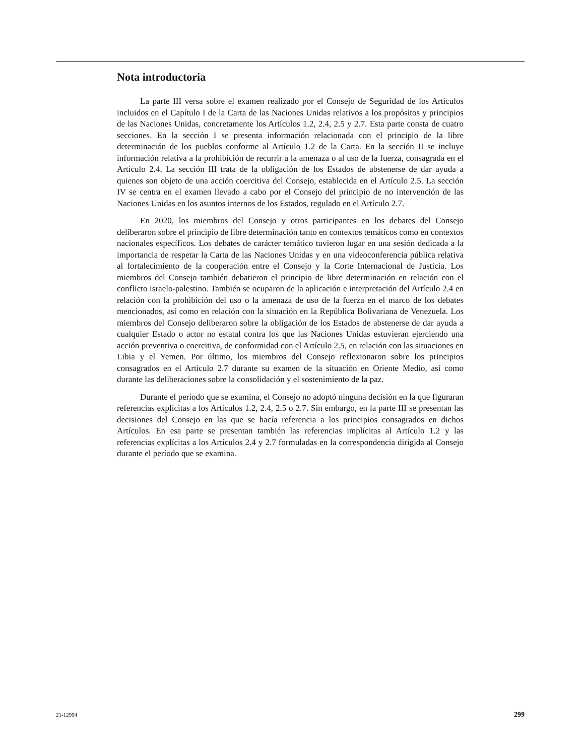Nota introductoria
La parte III versa sobre el examen realizado por el Consejo de Seguridad de los Artículos incluidos en el Capítulo I de la Carta de las Naciones Unidas relativos a los propósitos y principios de las Naciones Unidas, concretamente los Artículos 1.2, 2.4, 2.5 y 2.7. Esta parte consta de cuatro secciones. En la sección I se presenta información relacionada con el principio de la libre determinación de los pueblos conforme al Artículo 1.2 de la Carta. En la sección II se incluye información relativa a la prohibición de recurrir a la amenaza o al uso de la fuerza, consagrada en el Artículo 2.4. La sección III trata de la obligación de los Estados de abstenerse de dar ayuda a quienes son objeto de una acción coercitiva del Consejo, establecida en el Artículo 2.5. La sección IV se centra en el examen llevado a cabo por el Consejo del principio de no intervención de las Naciones Unidas en los asuntos internos de los Estados, regulado en el Artículo 2.7.
En 2020, los miembros del Consejo y otros participantes en los debates del Consejo deliberaron sobre el principio de libre determinación tanto en contextos temáticos como en contextos nacionales específicos. Los debates de carácter temático tuvieron lugar en una sesión dedicada a la importancia de respetar la Carta de las Naciones Unidas y en una videoconferencia pública relativa al fortalecimiento de la cooperación entre el Consejo y la Corte Internacional de Justicia. Los miembros del Consejo también debatieron el principio de libre determinación en relación con el conflicto israelo-palestino. También se ocuparon de la aplicación e interpretación del Artículo 2.4 en relación con la prohibición del uso o la amenaza de uso de la fuerza en el marco de los debates mencionados, así como en relación con la situación en la República Bolivariana de Venezuela. Los miembros del Consejo deliberaron sobre la obligación de los Estados de abstenerse de dar ayuda a cualquier Estado o actor no estatal contra los que las Naciones Unidas estuvieran ejerciendo una acción preventiva o coercitiva, de conformidad con el Artículo 2.5, en relación con las situaciones en Libia y el Yemen. Por último, los miembros del Consejo reflexionaron sobre los principios consagrados en el Artículo 2.7 durante su examen de la situación en Oriente Medio, así como durante las deliberaciones sobre la consolidación y el sostenimiento de la paz.
Durante el período que se examina, el Consejo no adoptó ninguna decisión en la que figuraran referencias explícitas a los Artículos 1.2, 2.4, 2.5 o 2.7. Sin embargo, en la parte III se presentan las decisiones del Consejo en las que se hacía referencia a los principios consagrados en dichos Artículos. En esa parte se presentan también las referencias implícitas al Artículo 1.2 y las referencias explícitas a los Artículos 2.4 y 2.7 formuladas en la correspondencia dirigida al Consejo durante el período que se examina.
21-12994 299